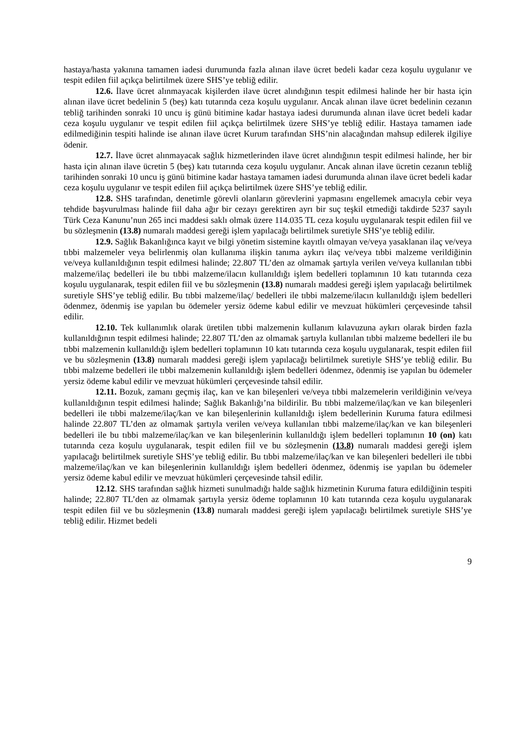hastaya/hasta yakınına tamamen iadesi durumunda fazla alınan ilave ücret bedeli kadar ceza koşulu uygulanır ve tespit edilen fiil açıkça belirtilmek üzere SHS’ye tebliğ edilir.
12.6. İlave ücret alınmayacak kişilerden ilave ücret alındığının tespit edilmesi halinde her bir hasta için alınan ilave ücret bedelinin 5 (beş) katı tutarında ceza koşulu uygulanır. Ancak alınan ilave ücret bedelinin cezanın tebliğ tarihinden sonraki 10 uncu iş günü bitimine kadar hastaya iadesi durumunda alınan ilave ücret bedeli kadar ceza koşulu uygulanır ve tespit edilen fiil açıkça belirtilmek üzere SHS’ye tebliğ edilir. Hastaya tamamen iade edilmediğinin tespiti halinde ise alınan ilave ücret Kurum tarafından SHS’nin alacağından mahsup edilerek ilgiliye ödenir.
12.7. İlave ücret alınmayacak sağlık hizmetlerinden ilave ücret alındığının tespit edilmesi halinde, her bir hasta için alınan ilave ücretin 5 (beş) katı tutarında ceza koşulu uygulanır. Ancak alınan ilave ücretin cezanın tebliğ tarihinden sonraki 10 uncu iş günü bitimine kadar hastaya tamamen iadesi durumunda alınan ilave ücret bedeli kadar ceza koşulu uygulanır ve tespit edilen fiil açıkça belirtilmek üzere SHS’ye tebliğ edilir.
12.8. SHS tarafından, denetimle görevli olanların görevlerini yapmasını engellemek amacıyla cebir veya tehdide başvurulması halinde fiil daha ağır bir cezayı gerektiren ayrı bir suç teşkil etmediği takdirde 5237 sayılı Türk Ceza Kanunu’nun 265 inci maddesi saklı olmak üzere 114.035 TL ceza koşulu uygulanarak tespit edilen fiil ve bu sözleşmenin (13.8) numaralı maddesi gereği işlem yapılacağı belirtilmek suretiyle SHS’ye tebliğ edilir.
12.9. Sağlık Bakanlığınca kayıt ve bilgi yönetim sistemine kayıtlı olmayan ve/veya yasaklanan ilaç ve/veya tıbbi malzemeler veya belirlenmiş olan kullanıma ilişkin tanıma aykırı ilaç ve/veya tıbbi malzeme verildiğinin ve/veya kullanıldığının tespit edilmesi halinde; 22.807 TL’den az olmamak şartıyla verilen ve/veya kullanılan tıbbi malzeme/ilaç bedelleri ile bu tıbbi malzeme/ilacın kullanıldığı işlem bedelleri toplamının 10 katı tutarında ceza koşulu uygulanarak, tespit edilen fiil ve bu sözleşmenin (13.8) numaralı maddesi gereği işlem yapılacağı belirtilmek suretiyle SHS’ye tebliğ edilir. Bu tıbbi malzeme/ilaç/ bedelleri ile tıbbi malzeme/ilacın kullanıldığı işlem bedelleri ödenmez, ödenmiş ise yapılan bu ödemeler yersiz ödeme kabul edilir ve mevzuat hükümleri çerçevesinde tahsil edilir.
12.10. Tek kullanımlık olarak üretilen tıbbi malzemenin kullanım kılavuzuna aykırı olarak birden fazla kullanıldığının tespit edilmesi halinde; 22.807 TL’den az olmamak şartıyla kullanılan tıbbi malzeme bedelleri ile bu tıbbi malzemenin kullanıldığı işlem bedelleri toplamının 10 katı tutarında ceza koşulu uygulanarak, tespit edilen fiil ve bu sözleşmenin (13.8) numaralı maddesi gereği işlem yapılacağı belirtilmek suretiyle SHS’ye tebliğ edilir. Bu tıbbi malzeme bedelleri ile tıbbi malzemenin kullanıldığı işlem bedelleri ödenmez, ödenmiş ise yapılan bu ödemeler yersiz ödeme kabul edilir ve mevzuat hükümleri çerçevesinde tahsil edilir.
12.11. Bozuk, zamanı geçmiş ilaç, kan ve kan bileşenleri ve/veya tıbbi malzemelerin verildiğinin ve/veya kullanıldığının tespit edilmesi halinde; Sağlık Bakanlığı’na bildirilir. Bu tıbbi malzeme/ilaç/kan ve kan bileşenleri bedelleri ile tıbbi malzeme/ilaç/kan ve kan bileşenlerinin kullanıldığı işlem bedellerinin Kuruma fatura edilmesi halinde 22.807 TL’den az olmamak şartıyla verilen ve/veya kullanılan tıbbi malzeme/ilaç/kan ve kan bileşenleri bedelleri ile bu tıbbi malzeme/ilaç/kan ve kan bileşenlerinin kullanıldığı işlem bedelleri toplamının 10 (on) katı tutarında ceza koşulu uygulanarak, tespit edilen fiil ve bu sözleşmenin (13.8) numaralı maddesi gereği işlem yapılacağı belirtilmek suretiyle SHS’ye tebliğ edilir. Bu tıbbi malzeme/ilaç/kan ve kan bileşenleri bedelleri ile tıbbi malzeme/ilaç/kan ve kan bileşenlerinin kullanıldığı işlem bedelleri ödenmez, ödenmiş ise yapılan bu ödemeler yersiz ödeme kabul edilir ve mevzuat hükümleri çerçevesinde tahsil edilir.
12.12. SHS tarafından sağlık hizmeti sunulmadığı halde sağlık hizmetinin Kuruma fatura edildiğinin tespiti halinde; 22.807 TL’den az olmamak şartıyla yersiz ödeme toplamının 10 katı tutarında ceza koşulu uygulanarak tespit edilen fiil ve bu sözleşmenin (13.8) numaralı maddesi gereği işlem yapılacağı belirtilmek suretiyle SHS’ye tebliğ edilir. Hizmet bedeli
9